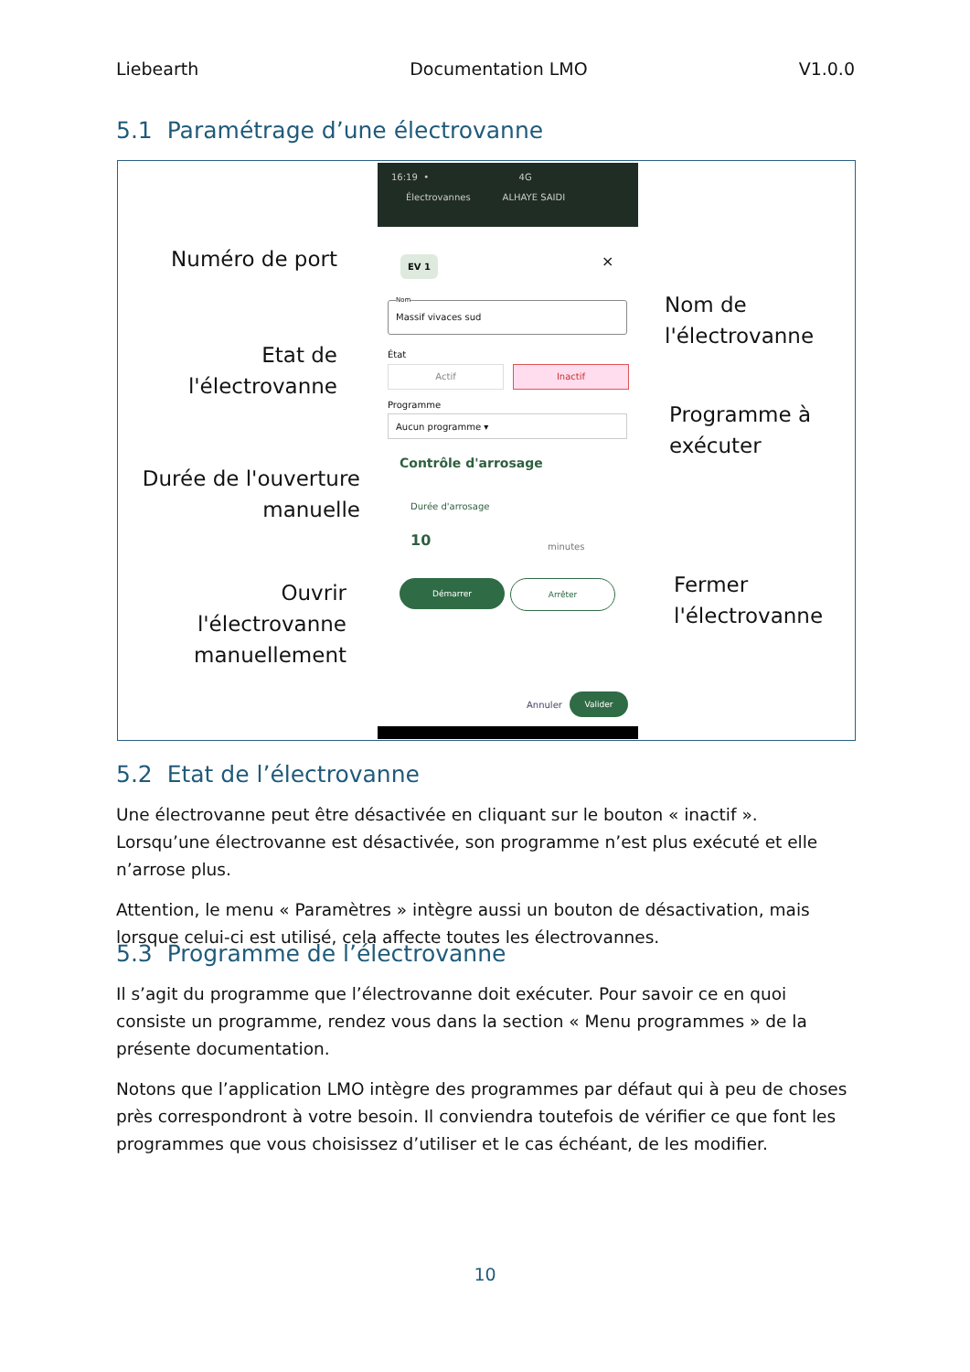Liebearth Documentation LMO V1.0.0
5.1 Paramétrage d’une électrovanne
16:19 • 4G
Électrovannes ALHAYE SAIDI
EV 1 ×
Massif vivaces sud Nom
État
Actif Inactif
Programme
Aucun programme ▾
Contrôle d'arrosage
Durée d'arrosage
10 minutes
Démarrer Arrêter
Annuler
Valider
Numéro de port
Etat de
l'électrovanne
Durée de l'ouverture
manuelle
Ouvrir
l'électrovanne
manuellement
Nom de
l'électrovanne
Programme à
exécuter
Fermer
l'électrovanne
5.2 Etat de l’électrovanne
Une électrovanne peut être désactivée en cliquant sur le bouton « inactif ». Lorsqu’une électrovanne est désactivée, son programme n’est plus exécuté et elle n’arrose plus.
Attention, le menu « Paramètres » intègre aussi un bouton de désactivation, mais lorsque celui-ci est utilisé, cela affecte toutes les électrovannes.
5.3 Programme de l’électrovanne
Il s’agit du programme que l’électrovanne doit exécuter. Pour savoir ce en quoi consiste un programme, rendez vous dans la section « Menu programmes » de la présente documentation.
Notons que l’application LMO intègre des programmes par défaut qui à peu de choses près correspondront à votre besoin. Il conviendra toutefois de vérifier ce que font les programmes que vous choisissez d’utiliser et le cas échéant, de les modifier.
10